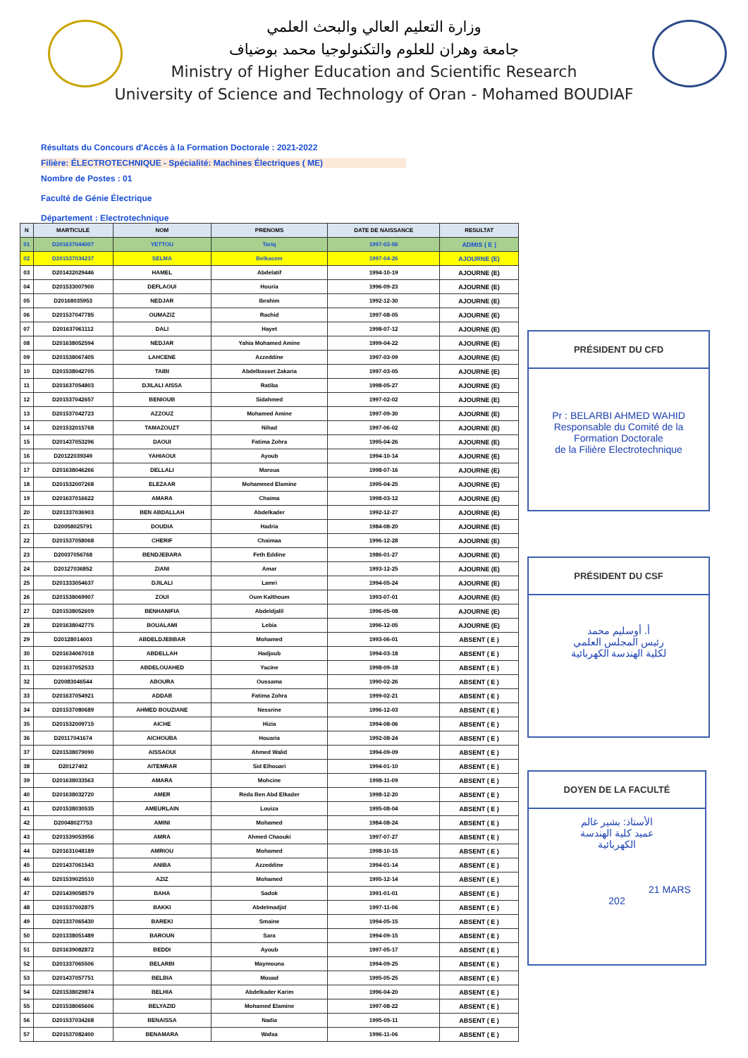وزارة التعليم العالي والبحث العلمي
جامعة وهران للعلوم والتكنولوجيا محمد بوضياف
Ministry of Higher Education and Scientific Research
University of Science and Technology of Oran - Mohamed BOUDIAF
Résultats du Concours d'Accès à la Formation Doctorale : 2021-2022
Filière: ÉLECTROTECHNIQUE - Spécialité: Machines Électriques ( ME)
Nombre de Postes : 01
Faculté de Génie Électrique
Département : Electrotechnique
| N | MARTICULE | NOM | PRENOMS | DATE DE NAISSANCE | RESULTAT |
| --- | --- | --- | --- | --- | --- |
| 01 | D201637044007 | YETTOU | Tariq | 1997-02-06 | ADMIS ( E ) |
| 02 | D201537034237 | SELMA | Belkacem | 1997-04-26 | AJOURNE (E) |
| 03 | D201432029446 | HAMEL | Abdelatif | 1994-10-19 | AJOURNE (E) |
| 04 | D201533007900 | DEFLAOUI | Houria | 1996-09-23 | AJOURNE (E) |
| 05 | D20168035953 | NEDJAR | Ibrahim | 1992-12-30 | AJOURNE (E) |
| 06 | D201537047785 | OUMAZIZ | Rachid | 1997-08-05 | AJOURNE (E) |
| 07 | D201637061112 | DALI | Hayet | 1998-07-12 | AJOURNE (E) |
| 08 | D201638052594 | NEDJAR | Yahia Mohamed Amine | 1999-04-22 | AJOURNE (E) |
| 09 | D201538067405 | LAHCENE | Azzeddine | 1997-03-09 | AJOURNE (E) |
| 10 | D201538042705 | TAIBI | Abdelbasset Zakaria | 1997-03-05 | AJOURNE (E) |
| 11 | D201637054803 | DJILALI AISSA | Ratiba | 1998-05-27 | AJOURNE (E) |
| 12 | D201537042657 | BENIOUB | Sidahmed | 1997-02-02 | AJOURNE (E) |
| 13 | D201537042723 | AZZOUZ | Mohamed Amine | 1997-09-30 | AJOURNE (E) |
| 14 | D201532015768 | TAMAZOUZT | Nihad | 1997-06-02 | AJOURNE (E) |
| 15 | D201437053296 | DAOUI | Fatima Zohra | 1995-04-26 | AJOURNE (E) |
| 16 | D20122039349 | YAHIAOUI | Ayoub | 1994-10-14 | AJOURNE (E) |
| 17 | D201638046266 | DELLALI | Maroua | 1998-07-16 | AJOURNE (E) |
| 18 | D201532007268 | ELEZAAR | Mohammed Elamine | 1995-04-25 | AJOURNE (E) |
| 19 | D201637016622 | AMARA | Chaima | 1998-03-12 | AJOURNE (E) |
| 20 | D201337036903 | BEN ABDALLAH | Abdelkader | 1992-12-27 | AJOURNE (E) |
| 21 | D20058025791 | DOUDIA | Hadria | 1984-08-20 | AJOURNE (E) |
| 22 | D201537058068 | CHERIF | Chaimaa | 1996-12-28 | AJOURNE (E) |
| 23 | D20037056768 | BENDJEBARA | Feth Eddine | 1986-01-27 | AJOURNE (E) |
| 24 | D20127036852 | ZIANI | Amar | 1993-12-25 | AJOURNE (E) |
| 25 | D201333054637 | DJILALI | Lamri | 1994-05-24 | AJOURNE (E) |
| 26 | D201538069907 | ZOUI | Oum Kalthoum | 1993-07-01 | AJOURNE (E) |
| 27 | D201538052609 | BENHANIFIA | Abdeldjalil | 1996-05-08 | AJOURNE (E) |
| 28 | D201638042775 | BOUALAMI | Lebia | 1996-12-05 | AJOURNE (E) |
| 29 | D20128014003 | ABDELDJEBBAR | Mohamed | 1993-06-01 | ABSENT ( E ) |
| 30 | D201634067018 | ABDELLAH | Hadjoub | 1994-03-18 | ABSENT ( E ) |
| 31 | D201637052533 | ABDELOUAHED | Yacine | 1998-09-18 | ABSENT ( E ) |
| 32 | D20083046544 | ABOURA | Oussama | 1990-02-26 | ABSENT ( E ) |
| 33 | D201637054921 | ADDAB | Fatima Zohra | 1999-02-21 | ABSENT ( E ) |
| 34 | D201537080689 | AHMED BOUZIANE | Nessrine | 1996-12-03 | ABSENT ( E ) |
| 35 | D201532009715 | AICHE | Hizia | 1994-08-06 | ABSENT ( E ) |
| 36 | D20117041674 | AICHOUBA | Houaria | 1992-08-24 | ABSENT ( E ) |
| 37 | D201538079090 | AISSAOUI | Ahmed Walid | 1994-09-09 | ABSENT ( E ) |
| 38 | D20127402 | AITEMRAR | Sid Elhouari | 1994-01-10 | ABSENT ( E ) |
| 39 | D201638033563 | AMARA | Mohcine | 1998-11-09 | ABSENT ( E ) |
| 40 | D201638032720 | AMER | Reda Ben Abd Elkader | 1998-12-20 | ABSENT ( E ) |
| 41 | D201538030535 | AMEURLAIN | Louiza | 1995-08-04 | ABSENT ( E ) |
| 42 | D20048027753 | AMINI | Mohamed | 1984-08-24 | ABSENT ( E ) |
| 43 | D201539053956 | AMRA | Ahmed Chaouki | 1997-07-27 | ABSENT ( E ) |
| 44 | D201631048189 | AMRIOU | Mohamed | 1998-10-15 | ABSENT ( E ) |
| 45 | D201437061543 | ANIBA | Azzeddine | 1994-01-14 | ABSENT ( E ) |
| 46 | D201539025510 | AZIZ | Mohamed | 1995-12-14 | ABSENT ( E ) |
| 47 | D201439058579 | BAHA | Sadok | 1991-01-01 | ABSENT ( E ) |
| 48 | D201537002875 | BAKKI | Abdelmadjid | 1997-11-06 | ABSENT ( E ) |
| 49 | D201337065430 | BAREKI | Smaine | 1994-05-15 | ABSENT ( E ) |
| 50 | D201338051489 | BAROUN | Sara | 1994-09-15 | ABSENT ( E ) |
| 51 | D201639082872 | BEDDI | Ayoub | 1997-05-17 | ABSENT ( E ) |
| 52 | D201337065506 | BELARBI | Maymouna | 1994-09-25 | ABSENT ( E ) |
| 53 | D201437057751 | BELBIA | Mouad | 1995-05-25 | ABSENT ( E ) |
| 54 | D201538029874 | BELHIA | Abdelkader Karim | 1996-04-20 | ABSENT ( E ) |
| 55 | D201538065606 | BELYAZID | Mohamed Elamine | 1997-08-22 | ABSENT ( E ) |
| 56 | D201537034268 | BENAISSA | Nadia | 1995-05-11 | ABSENT ( E ) |
| 57 | D201537082400 | BENAMARA | Wafaa | 1996-11-06 | ABSENT ( E ) |
PRÉSIDENT DU CFD
Pr : BELARBI AHMED WAHID
Responsable du Comité de la Formation Doctorale
de la Filière Electrotechnique
PRÉSIDENT DU CSF
أ. أوسليم محمد
رئيس المجلس العلمي
لكلية الهندسة الكهربائية
DOYEN DE LA FACULTÉ
الأستاذ: بشير غالم
عميد كلية الهندسة
الكهربائية
21 MARS 202